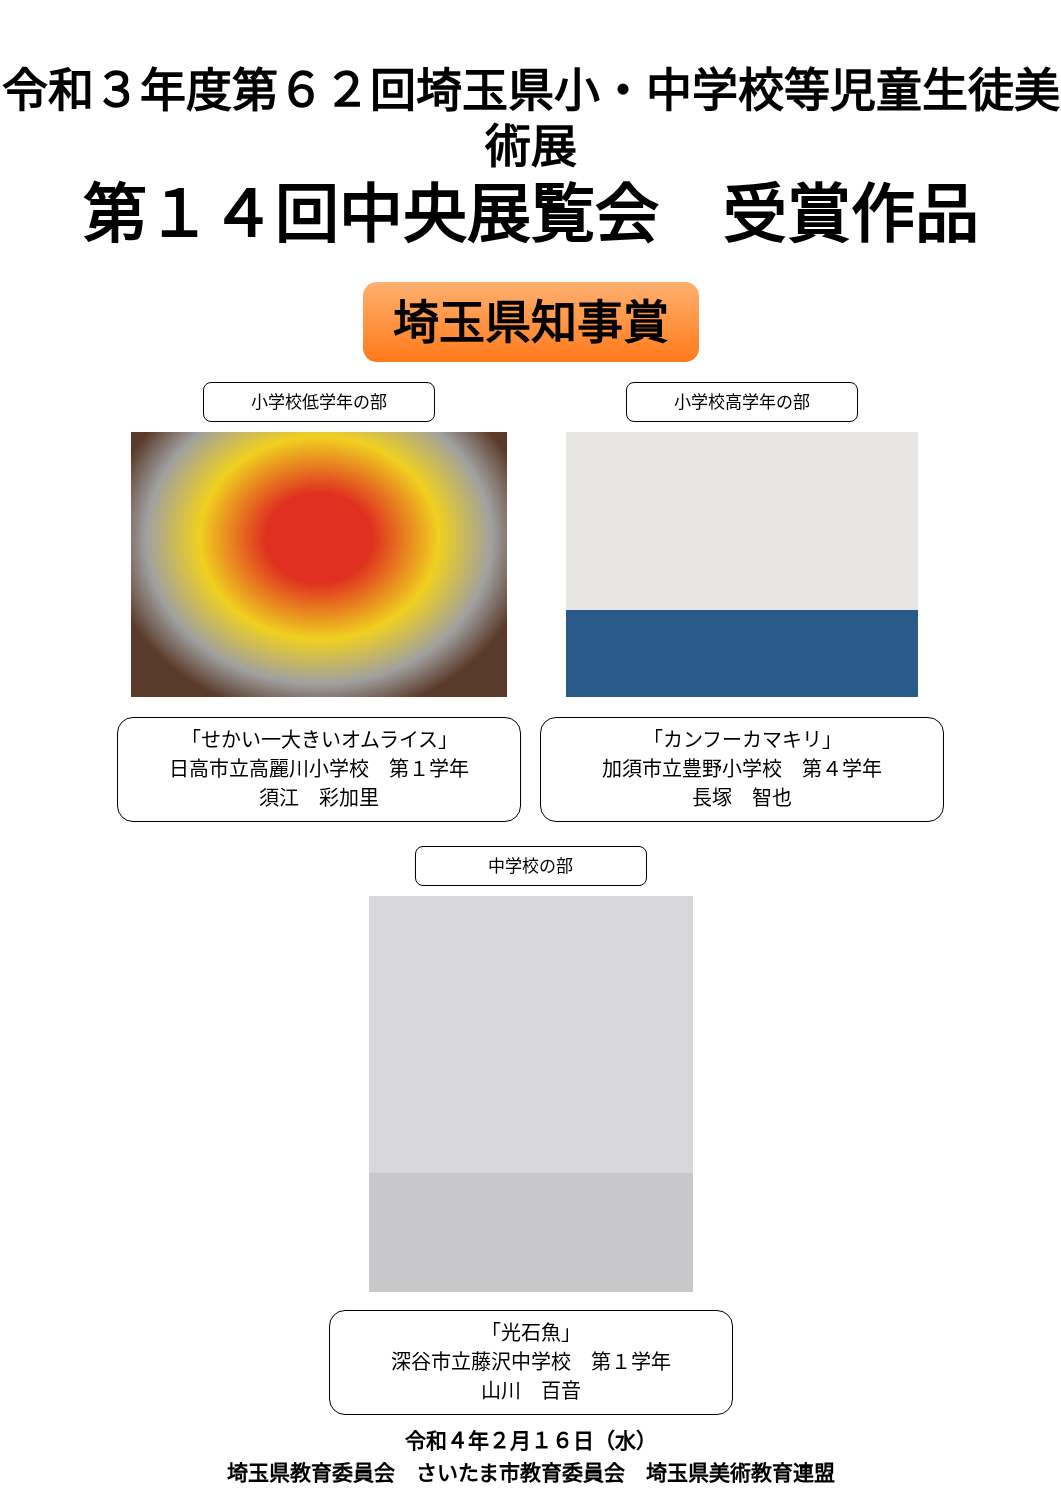令和３年度第６２回埼玉県小・中学校等児童生徒美術展
第１４回中央展覧会　受賞作品
埼玉県知事賞
小学校低学年の部
「せかい一大きいオムライス」
日高市立高麗川小学校　第１学年
須江　彩加里
小学校高学年の部
「カンフーカマキリ」
加須市立豊野小学校　第４学年
長塚　智也
中学校の部
「光石魚」
深谷市立藤沢中学校　第１学年
山川　百音
令和４年２月１６日（水）
埼玉県教育委員会　さいたま市教育委員会　埼玉県美術教育連盟